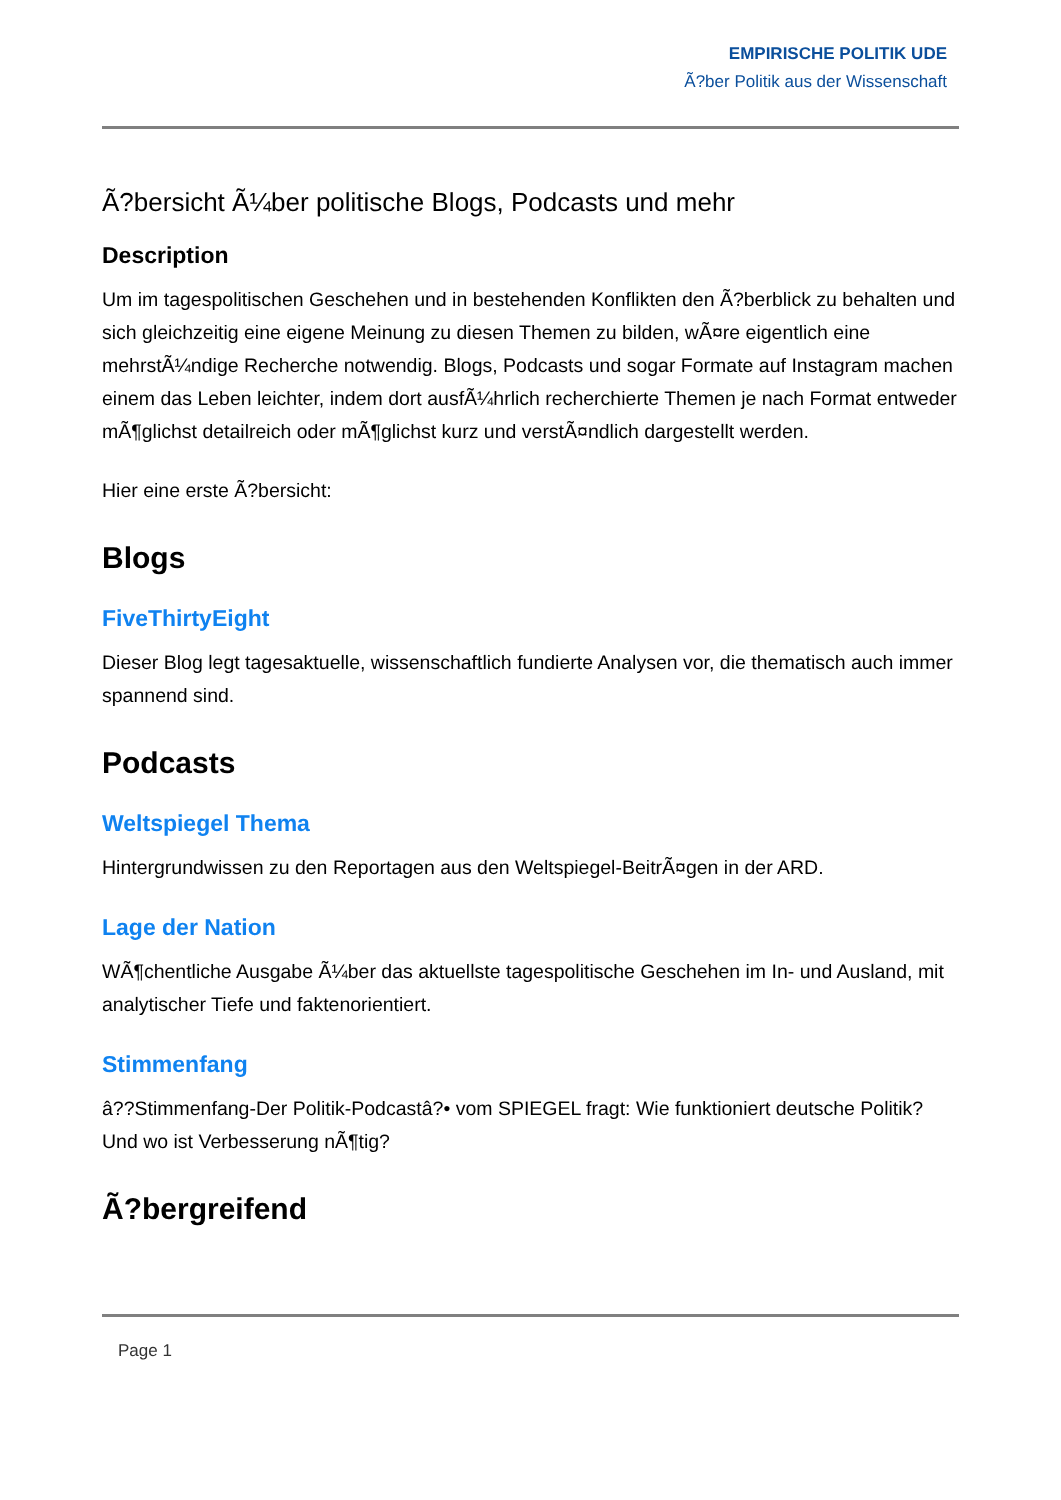EMPIRISCHE POLITIK UDE
Ã?ber Politik aus der Wissenschaft
Ã?bersicht Ã¼ber politische Blogs, Podcasts und mehr
Description
Um im tagespolitischen Geschehen und in bestehenden Konflikten den Ã?berblick zu behalten und sich gleichzeitig eine eigene Meinung zu diesen Themen zu bilden, wÃ¤re eigentlich eine mehrstÃ¼ndige Recherche notwendig. Blogs, Podcasts und sogar Formate auf Instagram machen einem das Leben leichter, indem dort ausfÃ¼hrlich recherchierte Themen je nach Format entweder mÃ¶glichst detailreich oder mÃ¶glichst kurz und verstÃ¤ndlich dargestellt werden.
Hier eine erste Ã?bersicht:
Blogs
FiveThirtyEight
Dieser Blog legt tagesaktuelle, wissenschaftlich fundierte Analysen vor, die thematisch auch immer spannend sind.
Podcasts
Weltspiegel Thema
Hintergrundwissen zu den Reportagen aus den Weltspiegel-BeitrÃ¤gen in der ARD.
Lage der Nation
WÃ¶chentliche Ausgabe Ã¼ber das aktuellste tagespolitische Geschehen im In- und Ausland, mit analytischer Tiefe und faktenorientiert.
Stimmenfang
â??Stimmenfang-Der Politik-Podcastâ?• vom SPIEGEL fragt: Wie funktioniert deutsche Politik? Und wo ist Verbesserung nÃ¶tig?
Ã?bergreifend
Page 1